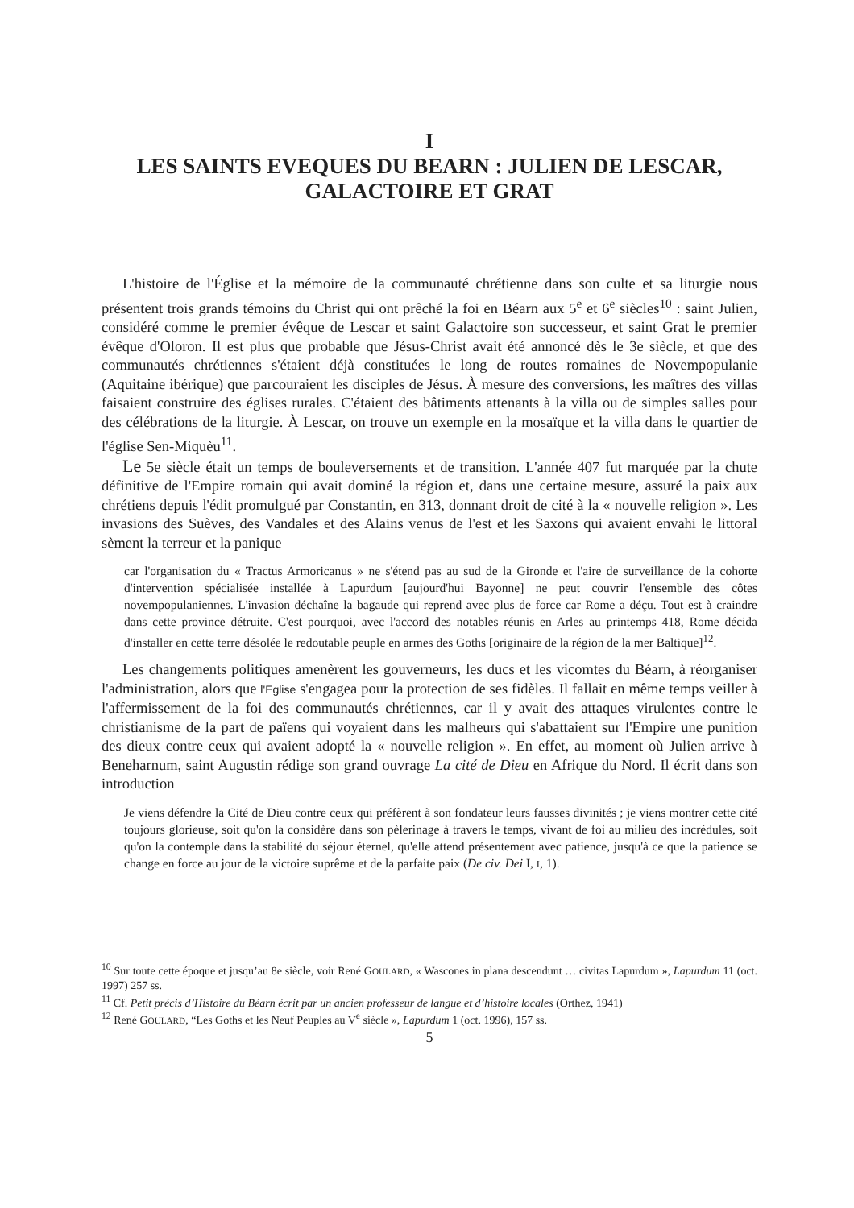I
LES SAINTS EVEQUES DU BEARN : JULIEN DE LESCAR,
GALACTOIRE ET GRAT
L'histoire de l'Église et la mémoire de la communauté chrétienne dans son culte et sa liturgie nous présentent trois grands témoins du Christ qui ont prêché la foi en Béarn aux 5<sup>e</sup> et 6<sup>e</sup> siècles<sup>10</sup> : saint Julien, considéré comme le premier évêque de Lescar et saint Galactoire son successeur, et saint Grat le premier évêque d'Oloron. Il est plus que probable que Jésus-Christ avait été annoncé dès le 3e siècle, et que des communautés chrétiennes s'étaient déjà constituées le long de routes romaines de Novempopulanie (Aquitaine ibérique) que parcouraient les disciples de Jésus. À mesure des conversions, les maîtres des villas faisaient construire des églises rurales. C'étaient des bâtiments attenants à la villa ou de simples salles pour des célébrations de la liturgie. À Lescar, on trouve un exemple en la mosaïque et la villa dans le quartier de l'église Sen-Miquèu<sup>11</sup>.
Le 5e siècle était un temps de bouleversements et de transition. L'année 407 fut marquée par la chute définitive de l'Empire romain qui avait dominé la région et, dans une certaine mesure, assuré la paix aux chrétiens depuis l'édit promulgué par Constantin, en 313, donnant droit de cité à la « nouvelle religion ». Les invasions des Suèves, des Vandales et des Alains venus de l'est et les Saxons qui avaient envahi le littoral sèment la terreur et la panique
car l'organisation du « Tractus Armoricanus » ne s'étend pas au sud de la Gironde et l'aire de surveillance de la cohorte d'intervention spécialisée installée à Lapurdum [aujourd'hui Bayonne] ne peut couvrir l'ensemble des côtes novempopulaniennes. L'invasion déchaîne la bagaude qui reprend avec plus de force car Rome a déçu. Tout est à craindre dans cette province détruite. C'est pourquoi, avec l'accord des notables réunis en Arles au printemps 418, Rome décida d'installer en cette terre désolée le redoutable peuple en armes des Goths [originaire de la région de la mer Baltique]<sup>12</sup>.
Les changements politiques amenèrent les gouverneurs, les ducs et les vicomtes du Béarn, à réorganiser l'administration, alors que l'Eglise s'engagea pour la protection de ses fidèles. Il fallait en même temps veiller à l'affermissement de la foi des communautés chrétiennes, car il y avait des attaques virulentes contre le christianisme de la part de païens qui voyaient dans les malheurs qui s'abattaient sur l'Empire une punition des dieux contre ceux qui avaient adopté la « nouvelle religion ». En effet, au moment où Julien arrive à Beneharnum, saint Augustin rédige son grand ouvrage La cité de Dieu en Afrique du Nord. Il écrit dans son introduction
Je viens défendre la Cité de Dieu contre ceux qui préfèrent à son fondateur leurs fausses divinités ; je viens montrer cette cité toujours glorieuse, soit qu'on la considère dans son pèlerinage à travers le temps, vivant de foi au milieu des incrédules, soit qu'on la contemple dans la stabilité du séjour éternel, qu'elle attend présentement avec patience, jusqu'à ce que la patience se change en force au jour de la victoire suprême et de la parfaite paix (De civ. Dei I, I, 1).
<sup>10</sup> Sur toute cette époque et jusqu’au 8e siècle, voir René GOULARD, « Wascones in plana descendunt … civitas Lapurdum », Lapurdum 11 (oct. 1997) 257 ss.
<sup>11</sup> Cf. Petit précis d’Histoire du Béarn écrit par un ancien professeur de langue et d’histoire locales (Orthez, 1941)
<sup>12</sup> René GOULARD, “Les Goths et les Neuf Peuples au V<sup>e</sup> siècle », Lapurdum 1 (oct. 1996), 157 ss.
5